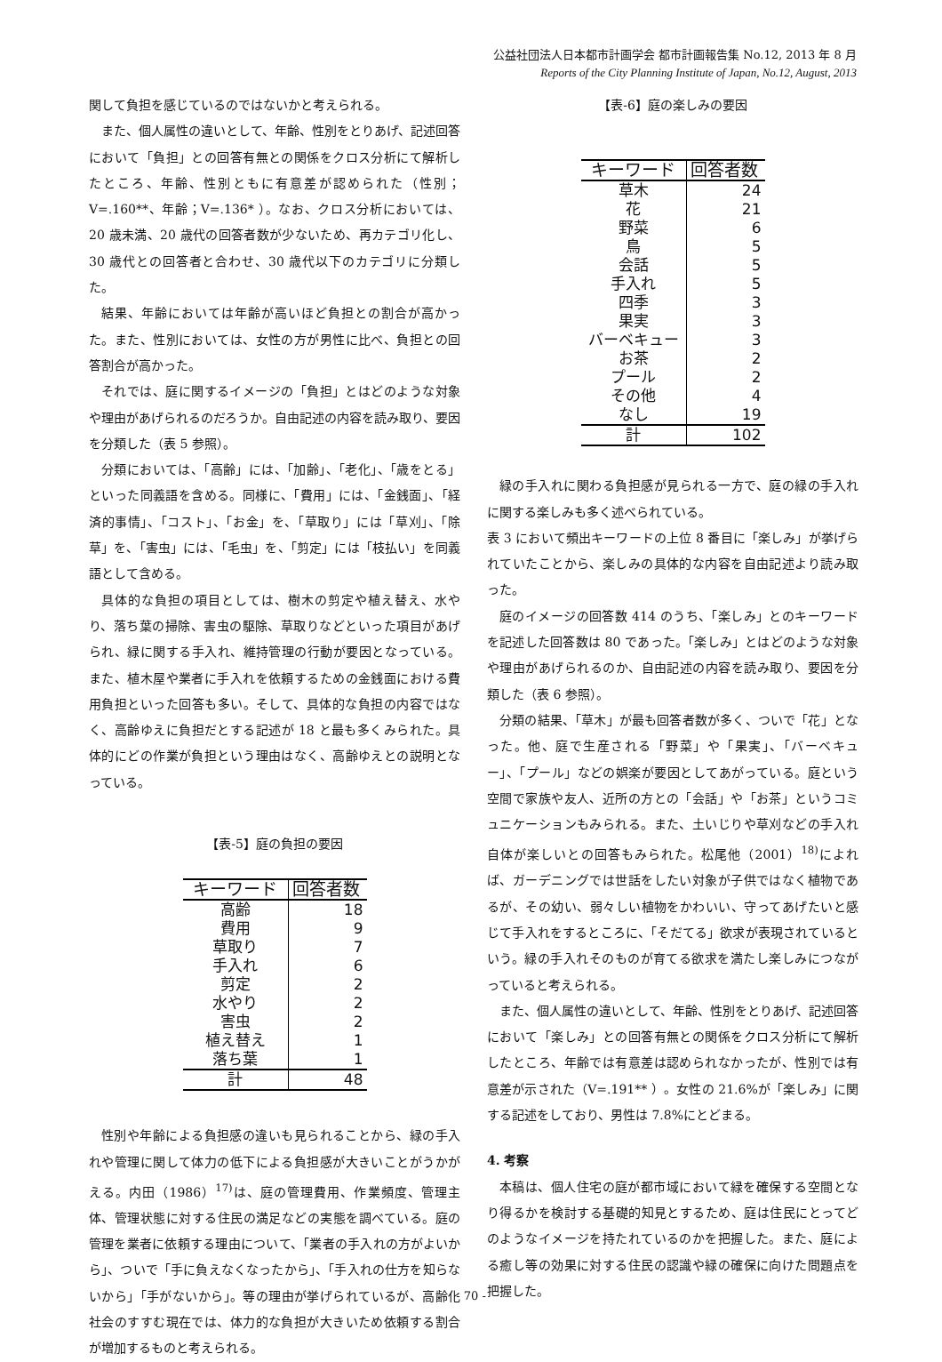公益社団法人日本都市計画学会 都市計画報告集 No.12, 2013 年 8 月
Reports of the City Planning Institute of Japan, No.12, August, 2013
関して負担を感じているのではないかと考えられる。
また、個人属性の違いとして、年齢、性別をとりあげ、記述回答において「負担」との回答有無との関係をクロス分析にて解析したところ、年齢、性別ともに有意差が認められた（性別；V=.160**、年齢；V=.136* ）。なお、クロス分析においては、20 歳未満、20 歳代の回答者数が少ないため、再カテゴリ化し、30 歳代との回答者と合わせ、30 歳代以下のカテゴリに分類した。
結果、年齢においては年齢が高いほど負担との割合が高かった。また、性別においては、女性の方が男性に比べ、負担との回答割合が高かった。
それでは、庭に関するイメージの「負担」とはどのような対象や理由があげられるのだろうか。自由記述の内容を読み取り、要因を分類した（表 5 参照）。
分類においては、「高齢」には、「加齢」、「老化」、「歳をとる」といった同義語を含める。同様に、「費用」には、「金銭面」、「経済的事情」、「コスト」、「お金」を、「草取り」には「草刈」、「除草」を、「害虫」には、「毛虫」を、「剪定」には「枝払い」を同義語として含める。
具体的な負担の項目としては、樹木の剪定や植え替え、水やり、落ち葉の掃除、害虫の駆除、草取りなどといった項目があげられ、緑に関する手入れ、維持管理の行動が要因となっている。また、植木屋や業者に手入れを依頼するための金銭面における費用負担といった回答も多い。そして、具体的な負担の内容ではなく、高齢ゆえに負担だとする記述が 18 と最も多くみられた。具体的にどの作業が負担という理由はなく、高齢ゆえとの説明となっている。
【表-5】庭の負担の要因
| キーワード | 回答者数 |
| --- | --- |
| 高齢 | 18 |
| 費用 | 9 |
| 草取り | 7 |
| 手入れ | 6 |
| 剪定 | 2 |
| 水やり | 2 |
| 害虫 | 2 |
| 植え替え | 1 |
| 落ち葉 | 1 |
| 計 | 48 |
性別や年齢による負担感の違いも見られることから、緑の手入れや管理に関して体力の低下による負担感が大きいことがうかがえる。内田（1986）<sup>17)</sup>は、庭の管理費用、作業頻度、管理主体、管理状態に対する住民の満足などの実態を調べている。庭の管理を業者に依頼する理由について、「業者の手入れの方がよいから」、ついで「手に負えなくなったから」、「手入れの仕方を知らないから」「手がないから」。等の理由が挙げられているが、高齢化社会のすすむ現在では、体力的な負担が大きいため依頼する割合が増加するものと考えられる。
【表-6】庭の楽しみの要因
| キーワード | 回答者数 |
| --- | --- |
| 草木 | 24 |
| 花 | 21 |
| 野菜 | 6 |
| 鳥 | 5 |
| 会話 | 5 |
| 手入れ | 5 |
| 四季 | 3 |
| 果実 | 3 |
| バーベキュー | 3 |
| お茶 | 2 |
| プール | 2 |
| その他 | 4 |
| なし | 19 |
| 計 | 102 |
緑の手入れに関わる負担感が見られる一方で、庭の緑の手入れに関する楽しみも多く述べられている。
表 3 において頻出キーワードの上位 8 番目に「楽しみ」が挙げられていたことから、楽しみの具体的な内容を自由記述より読み取った。
庭のイメージの回答数 414 のうち、「楽しみ」とのキーワードを記述した回答数は 80 であった。「楽しみ」とはどのような対象や理由があげられるのか、自由記述の内容を読み取り、要因を分類した（表 6 参照）。
分類の結果、「草木」が最も回答者数が多く、ついで「花」となった。他、庭で生産される「野菜」や「果実」、「バーベキュー」、「プール」などの娯楽が要因としてあがっている。庭という空間で家族や友人、近所の方との「会話」や「お茶」というコミュニケーションもみられる。また、土いじりや草刈などの手入れ自体が楽しいとの回答もみられた。松尾他（2001）<sup>18)</sup>によれば、ガーデニングでは世話をしたい対象が子供ではなく植物であるが、その幼い、弱々しい植物をかわいい、守ってあげたいと感じて手入れをするところに、「そだてる」欲求が表現されているという。緑の手入れそのものが育てる欲求を満たし楽しみにつながっていると考えられる。
また、個人属性の違いとして、年齢、性別をとりあげ、記述回答において「楽しみ」との回答有無との関係をクロス分析にて解析したところ、年齢では有意差は認められなかったが、性別では有意差が示された（V=.191** ）。女性の 21.6%が「楽しみ」に関する記述をしており、男性は 7.8%にとどまる。
4. 考察
本稿は、個人住宅の庭が都市域において緑を確保する空間となり得るかを検討する基礎的知見とするため、庭は住民にとってどのようなイメージを持たれているのかを把握した。また、庭による癒し等の効果に対する住民の認識や緑の確保に向けた問題点を把握した。
- 70 -